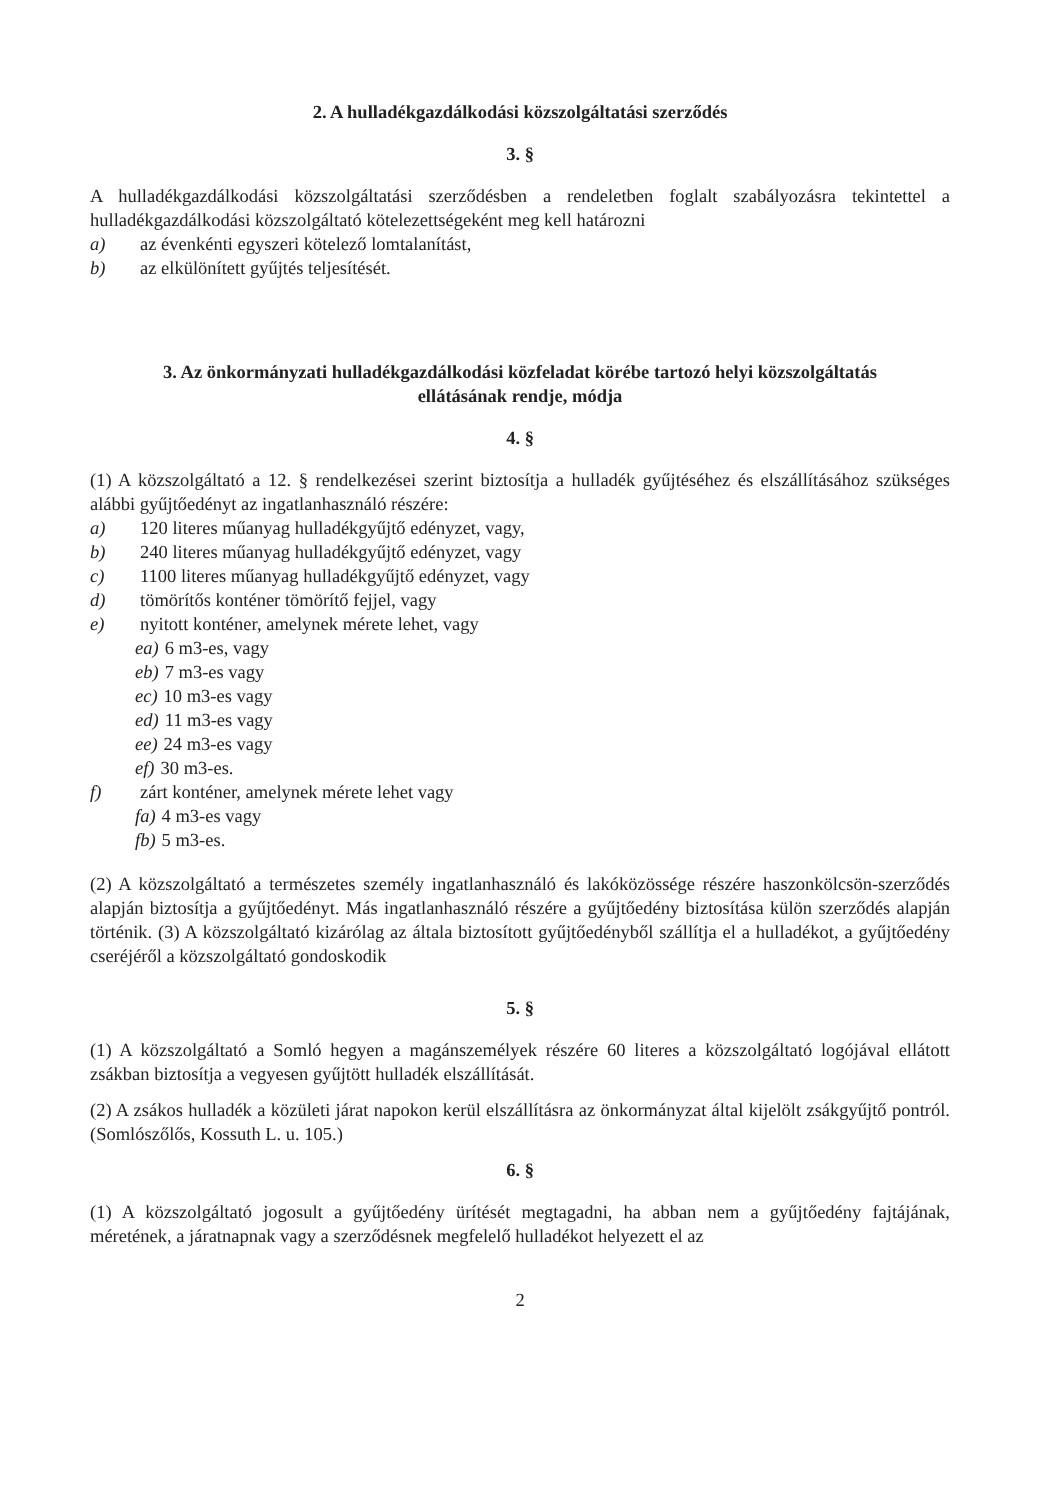2. A hulladékgazdálkodási közszolgáltatási szerződés
3. §
A hulladékgazdálkodási közszolgáltatási szerződésben a rendeletben foglalt szabályozásra tekintettel a hulladékgazdálkodási közszolgáltató kötelezettségeként meg kell határozni
a) az évenkénti egyszeri kötelező lomtalanítást,
b) az elkülönített gyűjtés teljesítését.
3. Az önkormányzati hulladékgazdálkodási közfeladat körébe tartozó helyi közszolgáltatás
ellátásának rendje, módja
4. §
(1) A közszolgáltató a 12. § rendelkezései szerint biztosítja a hulladék gyűjtéséhez és elszállításához szükséges alábbi gyűjtőedényt az ingatlanhasználó részére:
a) 120 literes műanyag hulladékgyűjtő edényzet, vagy,
b) 240 literes műanyag hulladékgyűjtő edényzet, vagy
c) 1100 literes műanyag hulladékgyűjtő edényzet, vagy
d) tömörítős konténer tömörítő fejjel, vagy
e) nyitott konténer, amelynek mérete lehet, vagy
ea) 6 m3-es, vagy
eb) 7 m3-es vagy
ec) 10 m3-es vagy
ed) 11 m3-es vagy
ee) 24 m3-es vagy
ef) 30 m3-es.
f) zárt konténer, amelynek mérete lehet vagy
fa) 4 m3-es vagy
fb) 5 m3-es.
(2) A közszolgáltató a természetes személy ingatlanhasználó és lakóközössége részére haszonkölcsön-szerződés alapján biztosítja a gyűjtőedényt. Más ingatlanhasználó részére a gyűjtőedény biztosítása külön szerződés alapján történik. (3) A közszolgáltató kizárólag az általa biztosított gyűjtőedényből szállítja el a hulladékot, a gyűjtőedény cseréjéről a közszolgáltató gondoskodik
5. §
(1) A közszolgáltató a Somló hegyen a magánszemélyek részére 60 literes a közszolgáltató logójával ellátott zsákban biztosítja a vegyesen gyűjtött hulladék elszállítását.
(2) A zsákos hulladék a közületi járat napokon kerül elszállításra az önkormányzat által kijelölt zsákgyűjtő pontról. (Somlószőlős, Kossuth L. u. 105.)
6. §
(1) A közszolgáltató jogosult a gyűjtőedény ürítését megtagadni, ha abban nem a gyűjtőedény fajtájának, méretének, a járatnapnak vagy a szerződésnek megfelelő hulladékot helyezett el az
2